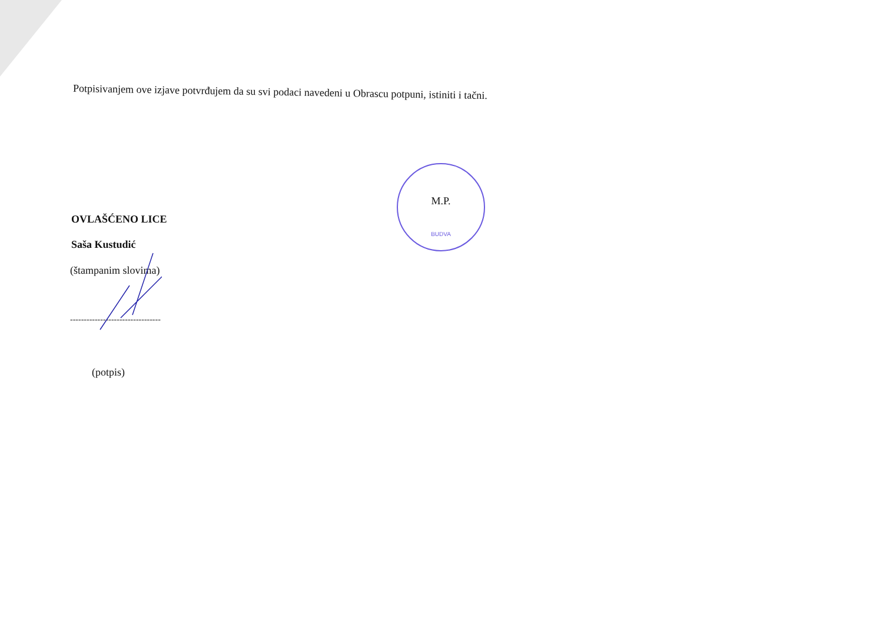Potpisivanjem ove izjave potvrđujem da su svi podaci navedeni u Obrascu potpuni, istiniti i tačni.
OVLAŠĆENO LICE
Saša Kustudić
(štampanim slovima)
---------------------------------
(potpis)
M.P.
BUDVA